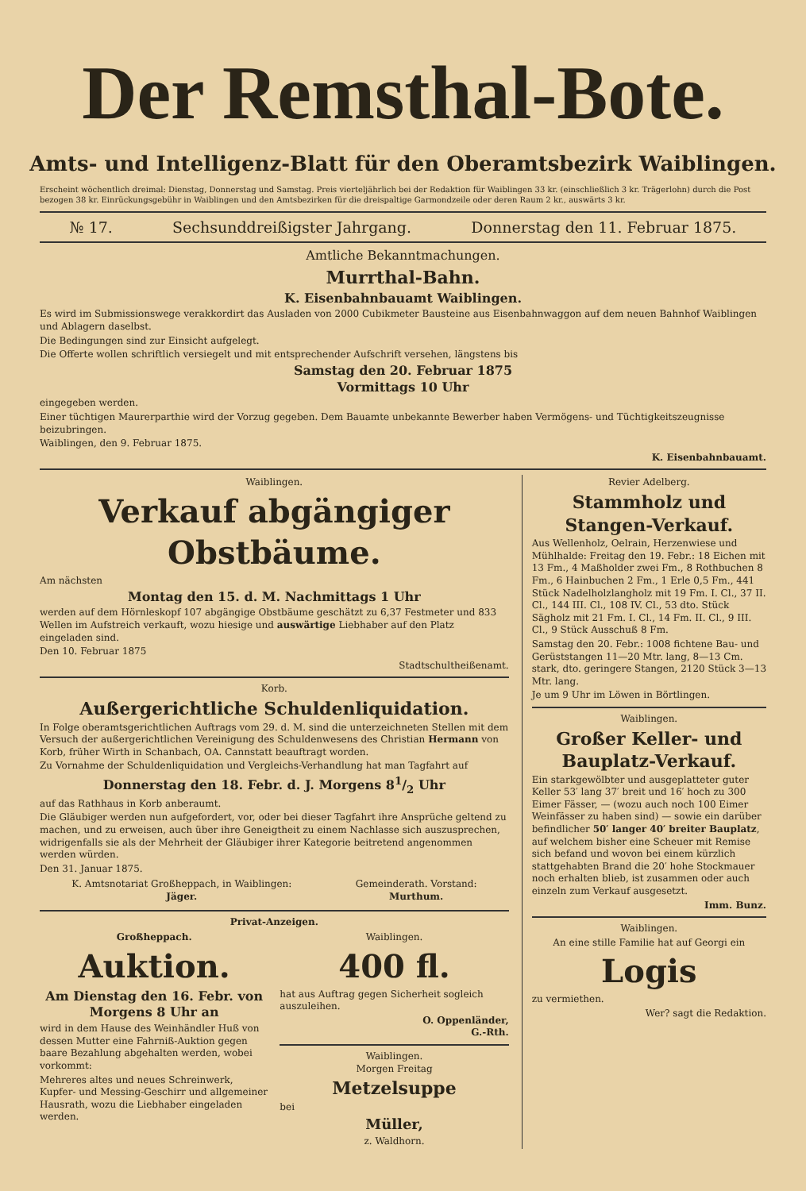Der Remsthal-Bote.
Amts- und Intelligenz-Blatt für den Oberamtsbezirk Waiblingen.
Erscheint wöchentlich dreimal: Dienstag, Donnerstag und Samstag. Preis vierteljährlich bei der Redaktion für Waiblingen 33 kr. (einschließlich 3 kr. Trägerlohn) durch die Post bezogen 38 kr. Einrückungsgebühr in Waiblingen und den Amtsbezirken für die dreispaltige Garmondzeile oder deren Raum 2 kr., auswärts 3 kr.
№ 17. Sechsunddreißigster Jahrgang. Donnerstag den 11. Februar 1875.
Amtliche Bekanntmachungen.
Murrthal-Bahn.
K. Eisenbahnbauamt Waiblingen.
Es wird im Submissionswege verakkordirt das Ausladen von 2000 Cubikmeter Bausteine aus Eisenbahnwaggon auf dem neuen Bahnhof Waiblingen und Ablagern daselbst.
Die Bedingungen sind zur Einsicht aufgelegt.
Die Offerte wollen schriftlich versiegelt und mit entsprechender Aufschrift versehen, längstens bis
Samstag den 20. Februar 1875
Vormittags 10 Uhr
eingegeben werden.
Einer tüchtigen Maurerparthie wird der Vorzug gegeben. Dem Bauamte unbekannte Bewerber haben Vermögens- und Tüchtigkeitszeugnisse beizubringen.
Waiblingen, den 9. Februar 1875.
K. Eisenbahnbauamt.
Waiblingen.
Verkauf abgängiger Obstbäume.
Am nächsten
Montag den 15. d. M. Nachmittags 1 Uhr
werden auf dem Hörnleskopf 107 abgängige Obstbäume geschätzt zu 6,37 Festmeter und 833 Wellen im Aufstreich verkauft, wozu hiesige und auswärtige Liebhaber auf den Platz eingeladen sind.
Den 10. Februar 1875
Stadtschultheißenamt.
Korb.
Außergerichtliche Schuldenliquidation.
In Folge oberamtsgerichtlichen Auftrags vom 29. d. M. sind die unterzeichneten Stellen mit dem Versuch der außergerichtlichen Vereinigung des Schuldenwesens des Christian Hermann von Korb, früher Wirth in Schanbach, OA. Cannstatt beauftragt worden.
Zu Vornahme der Schuldenliquidation und Vergleichs-Verhandlung hat man Tagfahrt auf
Donnerstag den 18. Febr. d. J. Morgens 81/2 Uhr
auf das Rathhaus in Korb anberaumt.
Die Gläubiger werden nun aufgefordert, vor, oder bei dieser Tagfahrt ihre Ansprüche geltend zu machen, und zu erweisen, auch über ihre Geneigtheit zu einem Nachlasse sich auszusprechen, widrigenfalls sie als der Mehrheit der Gläubiger ihrer Kategorie beitretend angenommen werden würden.
Den 31. Januar 1875.
K. Amtsnotariat Großheppach, in Waiblingen:
Jäger.
Gemeinderath. Vorstand:
Murthum.
Privat-Anzeigen.
Großheppach.
Auktion.
Am Dienstag den 16. Febr. von Morgens 8 Uhr an
wird in dem Hause des Weinhändler Huß von dessen Mutter eine Fahrniß-Auktion gegen baare Bezahlung abgehalten werden, wobei vorkommt:
Mehreres altes und neues Schreinwerk, Kupfer- und Messing-Geschirr und allgemeiner Hausrath, wozu die Liebhaber eingeladen werden.
Waiblingen.
400 fl.
hat aus Auftrag gegen Sicherheit sogleich auszuleihen.
O. Oppenländer,
G.-Rth.
Waiblingen.
Morgen Freitag
Metzelsuppe
bei
Müller,
z. Waldhorn.
Revier Adelberg.
Stammholz und Stangen-Verkauf.
Aus Wellenholz, Oelrain, Herzenwiese und Mühlhalde: Freitag den 19. Febr.: 18 Eichen mit 13 Fm., 4 Maßholder zwei Fm., 8 Rothbuchen 8 Fm., 6 Hainbuchen 2 Fm., 1 Erle 0,5 Fm., 441 Stück Nadelholzlangholz mit 19 Fm. I. Cl., 37 II. Cl., 144 III. Cl., 108 IV. Cl., 53 dto. Stück Sägholz mit 21 Fm. I. Cl., 14 Fm. II. Cl., 9 III. Cl., 9 Stück Ausschuß 8 Fm.
Samstag den 20. Febr.: 1008 fichtene Bau- und Gerüststangen 11—20 Mtr. lang, 8—13 Cm. stark, dto. geringere Stangen, 2120 Stück 3—13 Mtr. lang.
Je um 9 Uhr im Löwen in Börtlingen.
Waiblingen.
Großer Keller- und Bauplatz-Verkauf.
Ein starkgewölbter und ausgeplatteter guter Keller 53′ lang 37′ breit und 16′ hoch zu 300 Eimer Fässer, — (wozu auch noch 100 Eimer Weinfässer zu haben sind) — sowie ein darüber befindlicher 50′ langer 40′ breiter Bauplatz, auf welchem bisher eine Scheuer mit Remise sich befand und wovon bei einem kürzlich stattgehabten Brand die 20′ hohe Stockmauer noch erhalten blieb, ist zusammen oder auch einzeln zum Verkauf ausgesetzt.
Imm. Bunz.
Waiblingen.
An eine stille Familie hat auf Georgi ein
Logis
zu vermiethen.
Wer? sagt die Redaktion.